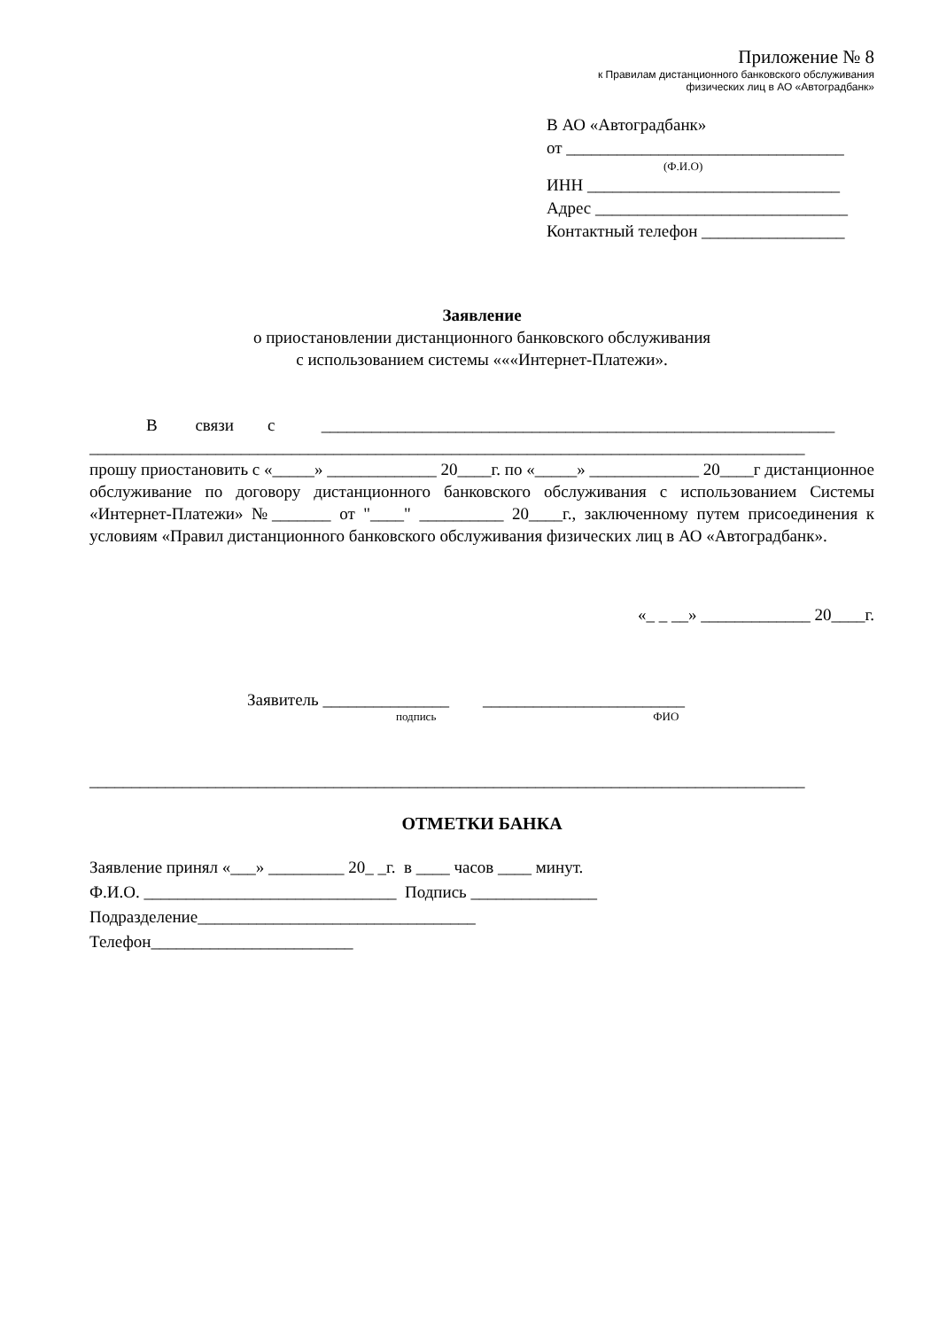Приложение № 8
к Правилам дистанционного банковского обслуживания
физических лиц в АО «Автоградбанк»
В АО «Автоградбанк»
от _________________________________
(Ф.И.О)
ИНН ______________________________
Адрес ______________________________
Контактный телефон _________________
Заявление
о приостановлении дистанционного банковского обслуживания
с использованием системы «««Интернет-Платежи».
В связи с _____________________________________________________________
_____________________________________________________________________________________
прошу приостановить с «_____» _____________ 20____г. по «_____» _____________ 20____г дистанционное обслуживание по договору дистанционного банковского обслуживания с использованием Системы «Интернет-Платежи» №_______ от "____" __________ 20____г., заключенному путем присоединения к условиям «Правил дистанционного банковского обслуживания физических лиц в АО «Автоградбанк».
«_ _ __» _____________ 20____г.
Заявитель _______________ ________________________
подпись ФИО
_____________________________________________________________________________________
ОТМЕТКИ БАНКА
Заявление принял «___» _________ 20_ _г. в ____ часов ____ минут.
Ф.И.О. ______________________________ Подпись _______________
Подразделение_________________________________
Телефон________________________